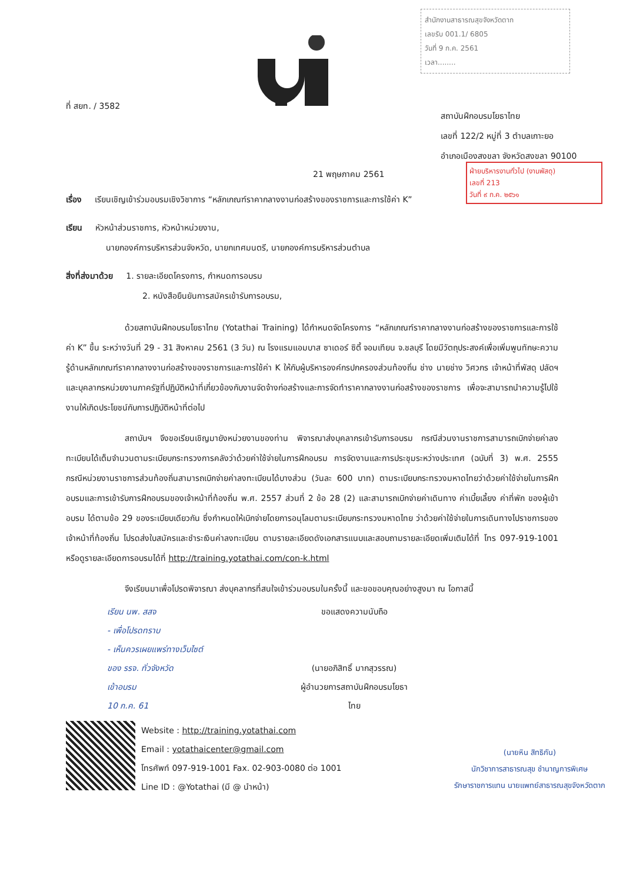สำนักงานสาธารณสุขจังหวัดตาก
เลขรับ 001.1/ 6805
วันที่ 9 ก.ค. 2561
เวลา........
ฝ่ายบริหารงานทั่วไป (งานพัสดุ)
เลขที่ 213
วันที่ ๙ ก.ค. ๒๕๖๑
ที่ สยท. / 3582
สถาบันฝึกอบรมโยธาไทย
เลขที่ 122/2 หมู่ที่ 3 ตำบลเกาะยอ
อำเภอเมืองสงขลา จังหวัดสงขลา 90100
21 พฤษภาคม 2561
เรื่อง เรียนเชิญเข้าร่วมอบรมเชิงวิชาการ “หลักเกณฑ์ราคากลางงานก่อสร้างของราชการและการใช้ค่า K”
เรียน หัวหน้าส่วนราชการ, หัวหน้าหน่วยงาน,
นายกองค์การบริหารส่วนจังหวัด, นายกเทศมนตรี, นายกองค์การบริหารส่วนตำบล
สิ่งที่ส่งมาด้วย 1. รายละเอียดโครงการ, กำหนดการอบรม
2. หนังสือยืนยันการสมัครเข้ารับการอบรม,
ด้วยสถาบันฝึกอบรมโยธาไทย (Yotathai Training) ได้กำหนดจัดโครงการ “หลักเกณฑ์ราคากลางงานก่อสร้างของราชการและการใช้ค่า K” ขึ้น ระหว่างวันที่ 29 - 31 สิงหาคม 2561 (3 วัน) ณ โรงแรมแอมบาส ซาเดอร์ ซิตี้ จอมเทียน จ.ชลบุรี โดยมีวัตถุประสงค์เพื่อเพิ่มพูนทักษะความรู้ด้านหลักเกณฑ์ราคากลางงานก่อสร้างของราชการและการใช้ค่า K ให้กับผู้บริหารองค์กรปกครองส่วนท้องถิ่น ช่าง นายช่าง วิศวกร เจ้าหน้าที่พัสดุ ปลัดฯ และบุคลากรหน่วยงานภาครัฐที่ปฏิบัติหน้าที่เกี่ยวข้องกับงานจัดจ้างก่อสร้างและการจัดทำราคากลางงานก่อสร้างของราชการ เพื่อจะสามารถนำความรู้ไปใช้งานให้เกิดประโยชน์กับการปฏิบัติหน้าที่ต่อไป
สถาบันฯ จึงขอเรียนเชิญมายังหน่วยงานของท่าน พิจารณาส่งบุคลากรเข้ารับการอบรม กรณีส่วนงานราชการสามารถเบิกจ่ายค่าลงทะเบียนได้เต็มจำนวนตามระเบียบกระทรวงการคลังว่าด้วยค่าใช้จ่ายในการฝึกอบรม การจัดงานและการประชุมระหว่างประเทศ (ฉบับที่ 3) พ.ศ. 2555 กรณีหน่วยงานราชการส่วนท้องถิ่นสามารถเบิกจ่ายค่าลงทะเบียนได้บางส่วน (วันละ 600 บาท) ตามระเบียบกระทรวงมหาดไทยว่าด้วยค่าใช้จ่ายในการฝึกอบรมและการเข้ารับการฝึกอบรมของเจ้าหน้าที่ท้องถิ่น พ.ศ. 2557 ส่วนที่ 2 ข้อ 28 (2) และสามารถเบิกจ่ายค่าเดินทาง ค่าเบี้ยเลี้ยง ค่าที่พัก ของผู้เข้าอบรม ได้ตามข้อ 29 ของระเบียบเดียวกัน ซึ่งกำหนดให้เบิกจ่ายโดยการอนุโลมตามระเบียบกระทรวงมหาดไทย ว่าด้วยค่าใช้จ่ายในการเดินทางไปราชการของเจ้าหน้าที่ท้องถิ่น โปรดส่งใบสมัครและชำระเงินค่าลงทะเบียน ตามรายละเอียดดังเอกสารแนบและสอบถามรายละเอียดเพิ่มเติมได้ที่ โทร 097-919-1001 หรือดูรายละเอียดการอบรมได้ที่ http://training.yotathai.com/con-k.html
จึงเรียนมาเพื่อโปรดพิจารณา ส่งบุคลากรที่สนใจเข้าร่วมอบรมในครั้งนี้ และขอขอบคุณอย่างสูงมา ณ โอกาสนี้
เรียน นพ. สสจ
- เพื่อโปรดทราบ
- เห็นควรเผยแพร่ทางเว็บไซต์
ของ รรจ. ทั่วจังหวัด
เข้าอบรม
10 ก.ค. 61
ขอแสดงความนับถือ
(นายอภิสิทธิ์ มากสุวรรณ)
ผู้อำนวยการสถาบันฝึกอบรมโยธาไทย
Website : http://training.yotathai.com
Email : yotathaicenter@gmail.com
โทรศัพท์ 097-919-1001 Fax. 02-903-0080 ต่อ 1001
Line ID : @Yotathai (มี @ นำหน้า)
(นายหิน สิทธิกัน)
นักวิชาการสาธารณสุข ชำนาญการพิเศษ
รักษาราชการแทน นายแพทย์สาธารณสุขจังหวัดตาก